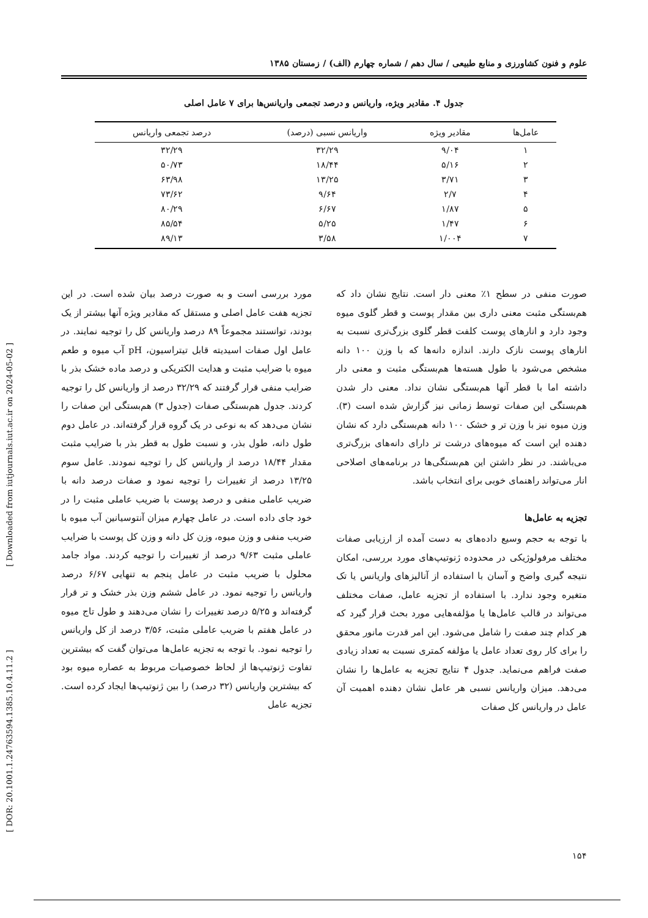[ Downloaded from iutjournals.iut.ac.ir on 2024-05-02 ]
[ DOR: 20.1001.1.24763594.1385.10.4.11.2 ]
علوم و فنون کشاورزی و منابع طبیعی / سال دهم / شماره چهارم (الف) / زمستان ۱۳۸۵
جدول ۴. مقادیر ویژه، واریانس و درصد تجمعی واریانس‌ها برای ۷ عامل اصلی
| عامل‌ها | مقادیر ویژه | واریانس نسبی (درصد) | درصد تجمعی واریانس |
| --- | --- | --- | --- |
| ۱ | ۹/۰۴ | ۳۲/۲۹ | ۳۲/۲۹ |
| ۲ | ۵/۱۶ | ۱۸/۴۴ | ۵۰/۷۳ |
| ۳ | ۳/۷۱ | ۱۳/۲۵ | ۶۳/۹۸ |
| ۴ | ۲/۷ | ۹/۶۴ | ۷۳/۶۲ |
| ۵ | ۱/۸۷ | ۶/۶۷ | ۸۰/۲۹ |
| ۶ | ۱/۴۷ | ۵/۲۵ | ۸۵/۵۴ |
| ۷ | ۱/۰۰۴ | ۳/۵۸ | ۸۹/۱۳ |
صورت منفی در سطح ۱٪ معنی دار است. نتایج نشان داد که هم‌بستگی مثبت معنی داری بین مقدار پوست و قطر گلوی میوه وجود دارد و انارهای پوست کلفت قطر گلوی بزرگ‌تری نسبت به انارهای پوست نازک دارند. اندازه دانه‌ها که با وزن ۱۰۰ دانه مشخص می‌شود با طول هسته‌ها هم‌بستگی مثبت و معنی دار داشته اما با قطر آنها هم‌بستگی نشان نداد. معنی دار شدن هم‌بستگی این صفات توسط زمانی نیز گزارش شده است (۳). وزن میوه نیز با وزن تر و خشک ۱۰۰ دانه هم‌بستگی دارد که نشان دهنده این است که میوه‌های درشت تر دارای دانه‌های بزرگ‌تری می‌باشند. در نظر داشتن این هم‌بستگی‌ها در برنامه‌های اصلاحی انار می‌تواند راهنمای خوبی برای انتخاب باشد.
تجزیه به عامل‌ها
با توجه به حجم وسیع داده‌های به دست آمده از ارزیابی صفات مختلف مرفولوژیکی در محدوده ژنوتیپ‌های مورد بررسی، امکان نتیجه گیری واضح و آسان با استفاده از آنالیزهای واریانس یا تک متغیره وجود ندارد. با استفاده از تجزیه عامل، صفات مختلف می‌تواند در قالب عامل‌ها یا مؤلفه‌هایی مورد بحث قرار گیرد که هر کدام چند صفت را شامل می‌شود. این امر قدرت مانور محقق را برای کار روی تعداد عامل یا مؤلفه کمتری نسبت به تعداد زیادی صفت فراهم می‌نماید. جدول ۴ نتایج تجزیه به عامل‌ها را نشان می‌دهد. میزان واریانس نسبی هر عامل نشان دهنده اهمیت آن عامل در واریانس کل صفات
مورد بررسی است و به صورت درصد بیان شده است. در این تجزیه هفت عامل اصلی و مستقل که مقادیر ویژه آنها بیشتر از یک بودند، توانستند مجموعاً ۸۹ درصد واریانس کل را توجیه نمایند. در عامل اول صفات اسیدیته قابل تیتراسیون، pH آب میوه و طعم میوه با ضرایب مثبت و هدایت الکتریکی و درصد ماده خشک بذر با ضرایب منفی قرار گرفتند که ۳۲/۲۹ درصد از واریانس کل را توجیه کردند. جدول هم‌بستگی صفات (جدول ۳) هم‌بستگی این صفات را نشان می‌دهد که به نوعی در یک گروه قرار گرفته‌اند. در عامل دوم طول دانه، طول بذر، و نسبت طول به قطر بذر با ضرایب مثبت مقدار ۱۸/۴۴ درصد از واریانس کل را توجیه نمودند. عامل سوم ۱۳/۲۵ درصد از تغییرات را توجیه نمود و صفات درصد دانه با ضریب عاملی منفی و درصد پوست با ضریب عاملی مثبت را در خود جای داده است. در عامل چهارم میزان آنتوسیانین آب میوه با ضریب منفی و وزن میوه، وزن کل دانه و وزن کل پوست با ضرایب عاملی مثبت ۹/۶۳ درصد از تغییرات را توجیه کردند. مواد جامد محلول با ضریب مثبت در عامل پنجم به تنهایی ۶/۶۷ درصد واریانس را توجیه نمود. در عامل ششم وزن بذر خشک و تر قرار گرفته‌اند و ۵/۲۵ درصد تغییرات را نشان می‌دهند و طول تاج میوه در عامل هفتم با ضریب عاملی مثبت، ۳/۵۶ درصد از کل واریانس را توجیه نمود. با توجه به تجزیه عامل‌ها می‌توان گفت که بیشترین تفاوت ژنوتیپ‌ها از لحاظ خصوصیات مربوط به عصاره میوه بود که بیشترین واریانس (۳۲ درصد) را بین ژنوتیپ‌ها ایجاد کرده است. تجزیه عامل
۱۵۴